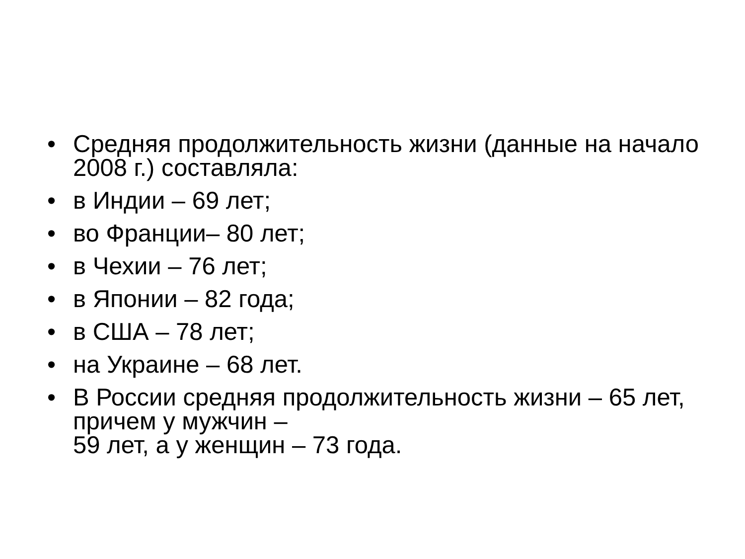• Средняя продолжительность жизни (данные на начало 2008 г.) составляла:
• в Индии – 69 лет;
• во Франции– 80 лет;
• в Чехии – 76 лет;
• в Японии – 82 года;
• в США – 78 лет;
• на Украине – 68 лет.
• В России средняя продолжительность жизни – 65 лет, причем у мужчин –
59 лет, а у женщин – 73 года.